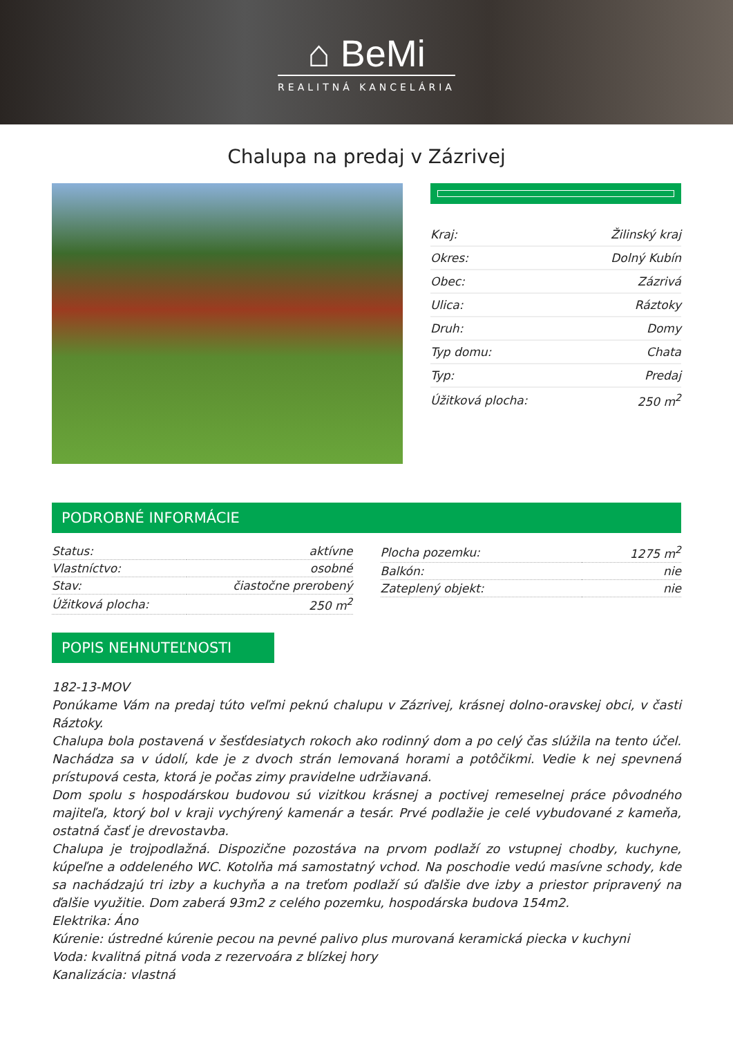⌂ BeMi
REALITNÁ KANCELÁRIA
Chalupa na predaj v Zázrivej
| Kraj: | Žilinský kraj |
| Okres: | Dolný Kubín |
| Obec: | Zázrivá |
| Ulica: | Ráztoky |
| Druh: | Domy |
| Typ domu: | Chata |
| Typ: | Predaj |
| Úžitková plocha: | 250 m<sup>2</sup> |
PODROBNÉ INFORMÁCIE
| Status: | aktívne |
| Vlastníctvo: | osobné |
| Stav: | čiastočne prerobený |
| Úžitková plocha: | 250 m<sup>2</sup> |
| Plocha pozemku: | 1275 m<sup>2</sup> |
| Balkón: | nie |
| Zateplený objekt: | nie |
POPIS NEHNUTEĽNOSTI
182-13-MOV
Ponúkame Vám na predaj túto veľmi peknú chalupu v Zázrivej, krásnej dolno-oravskej obci, v časti Ráztoky.
Chalupa bola postavená v šesťdesiatych rokoch ako rodinný dom a po celý čas slúžila na tento účel. Nachádza sa v údolí, kde je z dvoch strán lemovaná horami a potôčikmi. Vedie k nej spevnená prístupová cesta, ktorá je počas zimy pravidelne udržiavaná.
Dom spolu s hospodárskou budovou sú vizitkou krásnej a poctivej remeselnej práce pôvodného majiteľa, ktorý bol v kraji vychýrený kamenár a tesár. Prvé podlažie je celé vybudované z kameňa, ostatná časť je drevostavba.
Chalupa je trojpodlažná. Dispozične pozostáva na prvom podlaží zo vstupnej chodby, kuchyne, kúpeľne a oddeleného WC. Kotolňa má samostatný vchod. Na poschodie vedú masívne schody, kde sa nachádzajú tri izby a kuchyňa a na treťom podlaží sú ďalšie dve izby a priestor pripravený na ďalšie využitie. Dom zaberá 93m2 z celého pozemku, hospodárska budova 154m2.
Elektrika: Áno
Kúrenie: ústredné kúrenie pecou na pevné palivo plus murovaná keramická piecka v kuchyni
Voda: kvalitná pitná voda z rezervoára z blízkej hory
Kanalizácia: vlastná